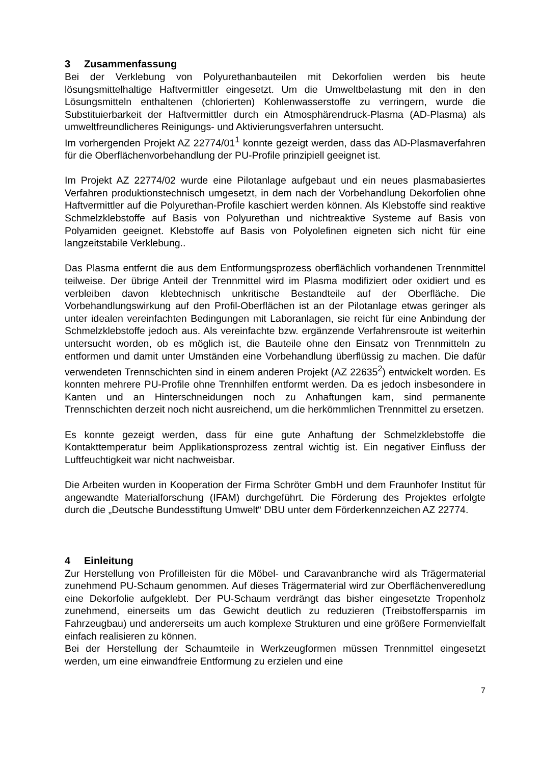3 Zusammenfassung
Bei der Verklebung von Polyurethanbauteilen mit Dekorfolien werden bis heute lösungsmittelhaltige Haftvermittler eingesetzt. Um die Umweltbelastung mit den in den Lösungsmitteln enthaltenen (chlorierten) Kohlenwasserstoffe zu verringern, wurde die Substituierbarkeit der Haftvermittler durch ein Atmosphärendruck-Plasma (AD-Plasma) als umweltfreundlicheres Reinigungs- und Aktivierungsverfahren untersucht.
Im vorhergenden Projekt AZ 22774/01<sup>1</sup> konnte gezeigt werden, dass das AD-Plasmaverfahren für die Oberflächenvorbehandlung der PU-Profile prinzipiell geeignet ist.
Im Projekt AZ 22774/02 wurde eine Pilotanlage aufgebaut und ein neues plasmabasiertes Verfahren produktionstechnisch umgesetzt, in dem nach der Vorbehandlung Dekorfolien ohne Haftvermittler auf die Polyurethan-Profile kaschiert werden können. Als Klebstoffe sind reaktive Schmelzklebstoffe auf Basis von Polyurethan und nichtreaktive Systeme auf Basis von Polyamiden geeignet. Klebstoffe auf Basis von Polyolefinen eigneten sich nicht für eine langzeitstabile Verklebung..
Das Plasma entfernt die aus dem Entformungsprozess oberflächlich vorhandenen Trennmittel teilweise. Der übrige Anteil der Trennmittel wird im Plasma modifiziert oder oxidiert und es verbleiben davon klebtechnisch unkritische Bestandteile auf der Oberfläche. Die Vorbehandlungswirkung auf den Profil-Oberflächen ist an der Pilotanlage etwas geringer als unter idealen vereinfachten Bedingungen mit Laboranlagen, sie reicht für eine Anbindung der Schmelzklebstoffe jedoch aus. Als vereinfachte bzw. ergänzende Verfahrensroute ist weiterhin untersucht worden, ob es möglich ist, die Bauteile ohne den Einsatz von Trennmitteln zu entformen und damit unter Umständen eine Vorbehandlung überflüssig zu machen. Die dafür verwendeten Trennschichten sind in einem anderen Projekt (AZ 22635<sup>2</sup>) entwickelt worden. Es konnten mehrere PU-Profile ohne Trennhilfen entformt werden. Da es jedoch insbesondere in Kanten und an Hinterschneidungen noch zu Anhaftungen kam, sind permanente Trennschichten derzeit noch nicht ausreichend, um die herkömmlichen Trennmittel zu ersetzen.
Es konnte gezeigt werden, dass für eine gute Anhaftung der Schmelzklebstoffe die Kontakttemperatur beim Applikationsprozess zentral wichtig ist. Ein negativer Einfluss der Luftfeuchtigkeit war nicht nachweisbar.
Die Arbeiten wurden in Kooperation der Firma Schröter GmbH und dem Fraunhofer Institut für angewandte Materialforschung (IFAM) durchgeführt. Die Förderung des Projektes erfolgte durch die „Deutsche Bundesstiftung Umwelt“ DBU unter dem Förderkennzeichen AZ 22774.
4 Einleitung
Zur Herstellung von Profilleisten für die Möbel- und Caravanbranche wird als Trägermaterial zunehmend PU-Schaum genommen. Auf dieses Trägermaterial wird zur Oberflächenveredlung eine Dekorfolie aufgeklebt. Der PU-Schaum verdrängt das bisher eingesetzte Tropenholz zunehmend, einerseits um das Gewicht deutlich zu reduzieren (Treibstoffersparnis im Fahrzeugbau) und andererseits um auch komplexe Strukturen und eine größere Formenvielfalt einfach realisieren zu können.
Bei der Herstellung der Schaumteile in Werkzeugformen müssen Trennmittel eingesetzt werden, um eine einwandfreie Entformung zu erzielen und eine
7